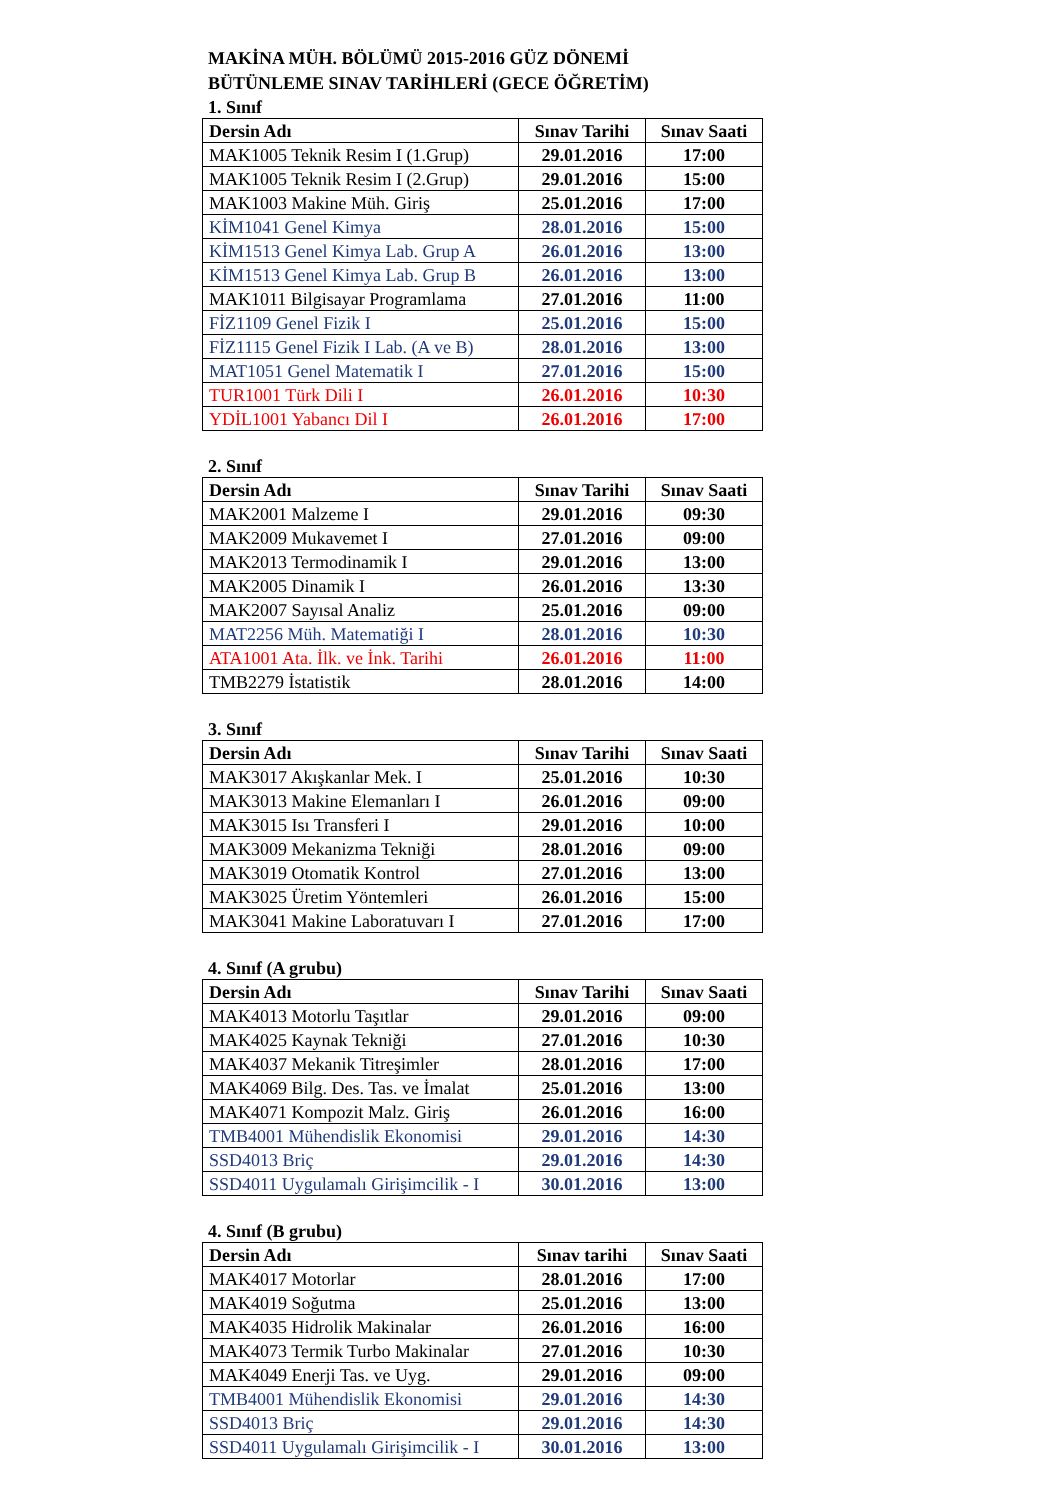MAKİNA MÜH. BÖLÜMÜ 2015-2016 GÜZ DÖNEMİ
BÜTÜNLEME SINAV TARİHLERİ (GECE ÖĞRETİM)
1. Sınıf
| Dersin Adı | Sınav Tarihi | Sınav Saati |
| --- | --- | --- |
| MAK1005 Teknik Resim I (1.Grup) | 29.01.2016 | 17:00 |
| MAK1005 Teknik Resim I (2.Grup) | 29.01.2016 | 15:00 |
| MAK1003 Makine Müh. Giriş | 25.01.2016 | 17:00 |
| KİM1041 Genel Kimya | 28.01.2016 | 15:00 |
| KİM1513 Genel Kimya Lab. Grup A | 26.01.2016 | 13:00 |
| KİM1513 Genel Kimya Lab. Grup B | 26.01.2016 | 13:00 |
| MAK1011 Bilgisayar Programlama | 27.01.2016 | 11:00 |
| FİZ1109 Genel Fizik I | 25.01.2016 | 15:00 |
| FİZ1115 Genel Fizik I Lab. (A ve B) | 28.01.2016 | 13:00 |
| MAT1051 Genel Matematik I | 27.01.2016 | 15:00 |
| TUR1001 Türk Dili I | 26.01.2016 | 10:30 |
| YDİL1001 Yabancı Dil I | 26.01.2016 | 17:00 |
2. Sınıf
| Dersin Adı | Sınav Tarihi | Sınav Saati |
| --- | --- | --- |
| MAK2001 Malzeme I | 29.01.2016 | 09:30 |
| MAK2009 Mukavemet I | 27.01.2016 | 09:00 |
| MAK2013 Termodinamik I | 29.01.2016 | 13:00 |
| MAK2005 Dinamik I | 26.01.2016 | 13:30 |
| MAK2007 Sayısal Analiz | 25.01.2016 | 09:00 |
| MAT2256 Müh. Matematiği I | 28.01.2016 | 10:30 |
| ATA1001 Ata. İlk. ve İnk. Tarihi | 26.01.2016 | 11:00 |
| TMB2279 İstatistik | 28.01.2016 | 14:00 |
3. Sınıf
| Dersin Adı | Sınav Tarihi | Sınav Saati |
| --- | --- | --- |
| MAK3017 Akışkanlar Mek. I | 25.01.2016 | 10:30 |
| MAK3013 Makine Elemanları I | 26.01.2016 | 09:00 |
| MAK3015 Isı Transferi I | 29.01.2016 | 10:00 |
| MAK3009 Mekanizma Tekniği | 28.01.2016 | 09:00 |
| MAK3019 Otomatik Kontrol | 27.01.2016 | 13:00 |
| MAK3025 Üretim Yöntemleri | 26.01.2016 | 15:00 |
| MAK3041 Makine Laboratuvarı I | 27.01.2016 | 17:00 |
4. Sınıf (A grubu)
| Dersin Adı | Sınav Tarihi | Sınav Saati |
| --- | --- | --- |
| MAK4013 Motorlu Taşıtlar | 29.01.2016 | 09:00 |
| MAK4025 Kaynak Tekniği | 27.01.2016 | 10:30 |
| MAK4037 Mekanik Titreşimler | 28.01.2016 | 17:00 |
| MAK4069 Bilg. Des. Tas. ve İmalat | 25.01.2016 | 13:00 |
| MAK4071 Kompozit Malz. Giriş | 26.01.2016 | 16:00 |
| TMB4001 Mühendislik Ekonomisi | 29.01.2016 | 14:30 |
| SSD4013 Briç | 29.01.2016 | 14:30 |
| SSD4011 Uygulamalı Girişimcilik - I | 30.01.2016 | 13:00 |
4. Sınıf (B grubu)
| Dersin Adı | Sınav tarihi | Sınav Saati |
| --- | --- | --- |
| MAK4017 Motorlar | 28.01.2016 | 17:00 |
| MAK4019 Soğutma | 25.01.2016 | 13:00 |
| MAK4035 Hidrolik Makinalar | 26.01.2016 | 16:00 |
| MAK4073 Termik Turbo Makinalar | 27.01.2016 | 10:30 |
| MAK4049 Enerji Tas. ve Uyg. | 29.01.2016 | 09:00 |
| TMB4001 Mühendislik Ekonomisi | 29.01.2016 | 14:30 |
| SSD4013 Briç | 29.01.2016 | 14:30 |
| SSD4011 Uygulamalı Girişimcilik - I | 30.01.2016 | 13:00 |